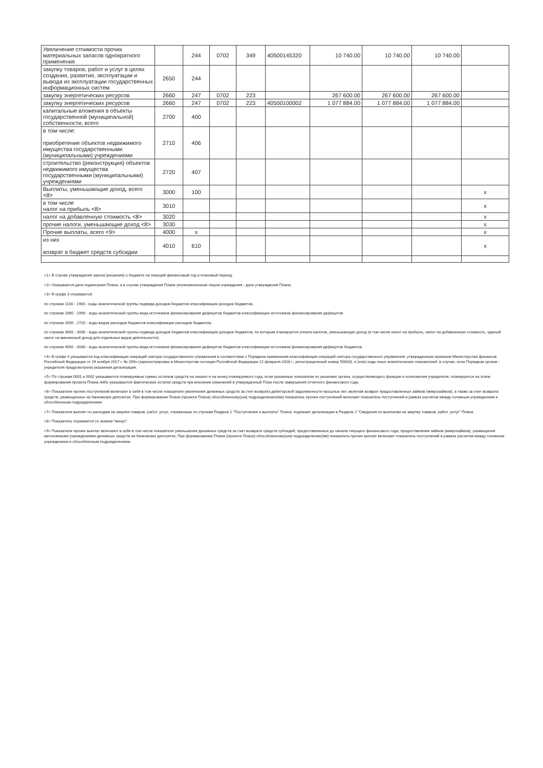| Увеличение стоимости прочих материальных запасов однократного применения | | 244 | 0702 | 349 | 40500145320 | 10 740.00 | 10 740.00 | 10 740.00 | |
| закупку товаров, работ и услуг в целях создания, развития, эксплуатации и вывода из эксплуатации государственных информационных систем | 2650 | 244 | | | | | | | |
| закупку энергетических ресурсов | 2660 | 247 | 0702 | 223 | | 267 600.00 | 267 600.00 | 267 600.00 | |
| закупку энергетических ресурсов | 2660 | 247 | 0702 | 223 | 40500100002 | 1 077 884.00 | 1 077 884.00 | 1 077 884.00 | |
| капитальные вложения в объекты государственной (муниципальной) собственности, всего | 2700 | 400 | | | | | | | |
| в том числе: приобретение объектов недвижимого имущества государственными (муниципальными) учреждениями | 2710 | 406 | | | | | | | |
| строительство (реконструкция) объектов недвижимого имущества государственными (муниципальными) учреждениями | 2720 | 407 | | | | | | | |
| Выплаты, уменьшающие доход, всего <8> | 3000 | 100 | | | | | | | x |
| в том числе налог на прибыль <8> | 3010 | | | | | | | | x |
| налог на добавленную стоимость <8> | 3020 | | | | | | | | x |
| прочие налоги, уменьшающие доход <8> | 3030 | | | | | | | | x |
| Прочие выплаты, всего <9> | 4000 | x | | | | | | | x |
| из них возврат в бюджет средств субсидии | 4010 | 610 | | | | | | | x |
<1> В случае утверждения закона (решения) о бюджете на текущий финансовый год и плановый период.
<2> Указывается дата подписания Плана, а в случае утверждения Плана уполномоченным лицом учреждения - дата утверждения Плана.
<3> В графе 3 отражаются:
по строкам 1100 - 1900 - коды аналитической группы подвида доходов бюджетов классификации доходов бюджетов;
по строкам 1980 - 1990 - коды аналитической группы вида источников финансирования дефицитов бюджетов классификации источников финансирования дефицитов
по строкам 2000 - 2720 - коды видов расходов бюджетов классификации расходов бюджетов;
по строкам 3000 - 3030 - коды аналитической группы подвида доходов бюджетов классификации доходов бюджетов, по которым планируется уплата налогов, уменьшающих доход (в том числе налог на прибыль, налог на добавленную стоимость, единый налог на вмененный доход для отдельных видов деятельности);
по строкам 4000 - 4040 - коды аналитической группы вида источников финансирования дефицитов бюджетов классификации источников финансирования дефицитов бюджетов.
<4> В графе 4 указывается код классификации операций сектора государственного управления в соответствии с Порядком применения классификации операций сектора государственного управления, утвержденным приказом Министерства финансов Российской Федерации от 29 ноября 2017 г. № 209н (зарегистрирован в Министерстве юстиции Российской Федерации 12 февраля 2018 г., регистрационный номер 50003), и (или) коды иных аналитических показателей, в случае, если Порядком органа - учредителя предусмотрена указанная детализация.
<5> По строкам 0001 и 0002 указываются планируемые суммы остатков средств на начало и на конец планируемого года, если указанные показатели по решению органа, осуществляющего функции и полномочия учредителя, планируются на этапе формирования проекта Плана либо указываются фактические остатки средств при внесении изменений в утвержденный План после завершения отчетного финансового года.
<6> Показатели прочих поступлений включают в себя в том числе показатели увеличения денежных средств за счет возврата дебиторской задолженности прошлых лет, включая возврат предоставленных займов (микрозаймов), а также за счет возврата средств, размещенных на банковских депозитах. При формировании Плана (проекта Плана) обособленному(ым) подразделению(ям) показатель прочих поступлений включает показатель поступлений в рамках расчетов между головным учреждением и обособленным подразделением.
<7> Показатели выплат по расходам на закупки товаров, работ, услуг, отраженные по строкам Раздела 1 "Поступления и выплаты" Плана, подлежат детализации в Разделе 2 "Сведения по выплатам на закупку товаров, работ, услуг" Плана.
<8> Показатель отражается со знаком "минус".
<9> Показатели прочих выплат включают в себя в том числе показатели уменьшения денежных средств за счет возврата средств субсидий, предоставленных до начала текущего финансового года, предоставления займов (микрозаймов), размещения автономными учреждениями денежных средств на банковских депозитах. При формировании Плана (проекта Плана) обособленному(ым) подразделению(ям) показатель прочих выплат включает показатель поступлений в рамках расчетов между головным учреждением и обособленным подразделением.